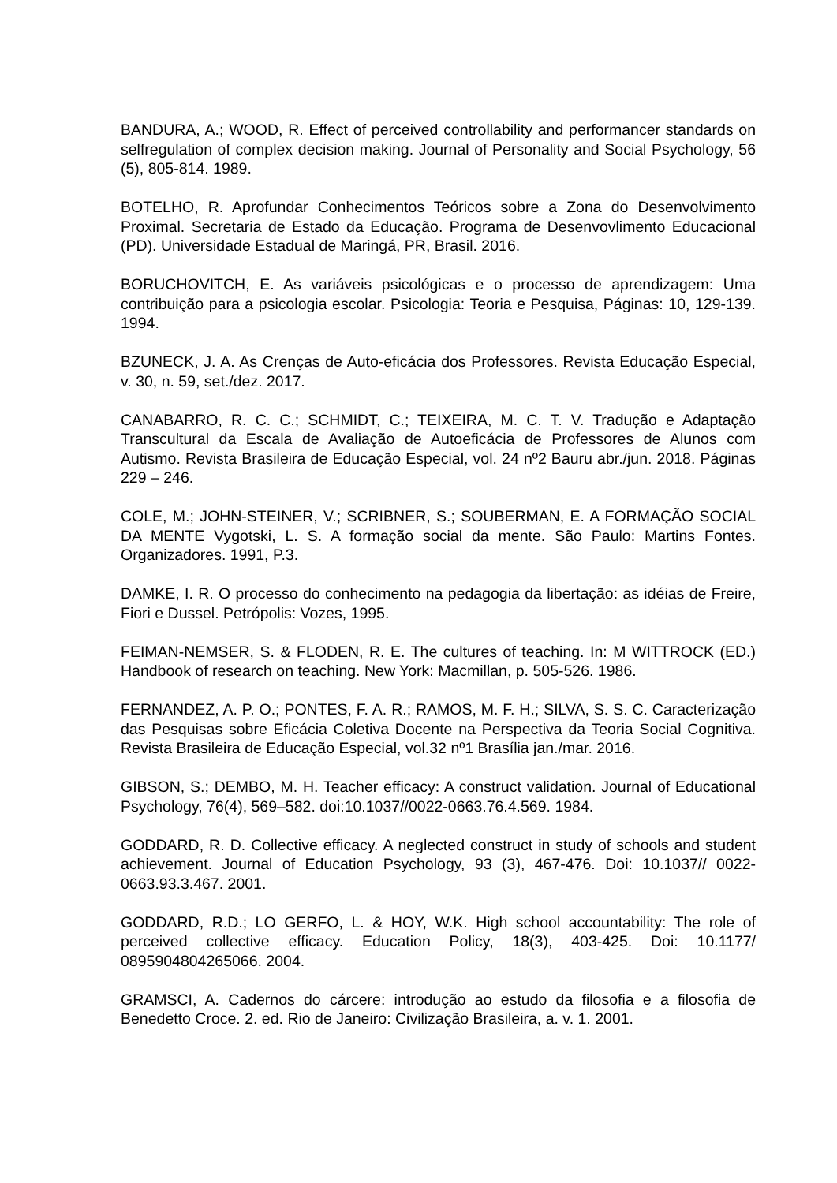BANDURA, A.; WOOD, R. Effect of perceived controllability and performancer standards on selfregulation of complex decision making. Journal of Personality and Social Psychology, 56 (5), 805-814. 1989.
BOTELHO, R. Aprofundar Conhecimentos Teóricos sobre a Zona do Desenvolvimento Proximal. Secretaria de Estado da Educação. Programa de Desenvovlimento Educacional (PD). Universidade Estadual de Maringá, PR, Brasil. 2016.
BORUCHOVITCH, E. As variáveis psicológicas e o processo de aprendizagem: Uma contribuição para a psicologia escolar. Psicologia: Teoria e Pesquisa, Páginas: 10, 129-139. 1994.
BZUNECK, J. A. As Crenças de Auto-eficácia dos Professores. Revista Educação Especial, v. 30, n. 59, set./dez. 2017.
CANABARRO, R. C. C.; SCHMIDT, C.; TEIXEIRA, M. C. T. V. Tradução e Adaptação Transcultural da Escala de Avaliação de Autoeficácia de Professores de Alunos com Autismo. Revista Brasileira de Educação Especial, vol. 24 nº2 Bauru abr./jun. 2018. Páginas 229 – 246.
COLE, M.; JOHN-STEINER, V.; SCRIBNER, S.; SOUBERMAN, E. A FORMAÇÃO SOCIAL DA MENTE Vygotski, L. S. A formação social da mente. São Paulo: Martins Fontes. Organizadores. 1991, P.3.
DAMKE, I. R. O processo do conhecimento na pedagogia da libertação: as idéias de Freire, Fiori e Dussel. Petrópolis: Vozes, 1995.
FEIMAN-NEMSER, S. & FLODEN, R. E. The cultures of teaching. In: M WITTROCK (ED.) Handbook of research on teaching. New York: Macmillan, p. 505-526. 1986.
FERNANDEZ, A. P. O.; PONTES, F. A. R.; RAMOS, M. F. H.; SILVA, S. S. C. Caracterização das Pesquisas sobre Eficácia Coletiva Docente na Perspectiva da Teoria Social Cognitiva. Revista Brasileira de Educação Especial, vol.32 nº1 Brasília jan./mar. 2016.
GIBSON, S.; DEMBO, M. H. Teacher efficacy: A construct validation. Journal of Educational Psychology, 76(4), 569–582. doi:10.1037//0022-0663.76.4.569. 1984.
GODDARD, R. D. Collective efficacy. A neglected construct in study of schools and student achievement. Journal of Education Psychology, 93 (3), 467-476. Doi: 10.1037// 0022-0663.93.3.467. 2001.
GODDARD, R.D.; LO GERFO, L. & HOY, W.K. High school accountability: The role of perceived collective efficacy. Education Policy, 18(3), 403-425. Doi: 10.1177/ 0895904804265066. 2004.
GRAMSCI, A. Cadernos do cárcere: introdução ao estudo da filosofia e a filosofia de Benedetto Croce. 2. ed. Rio de Janeiro: Civilização Brasileira, a. v. 1. 2001.